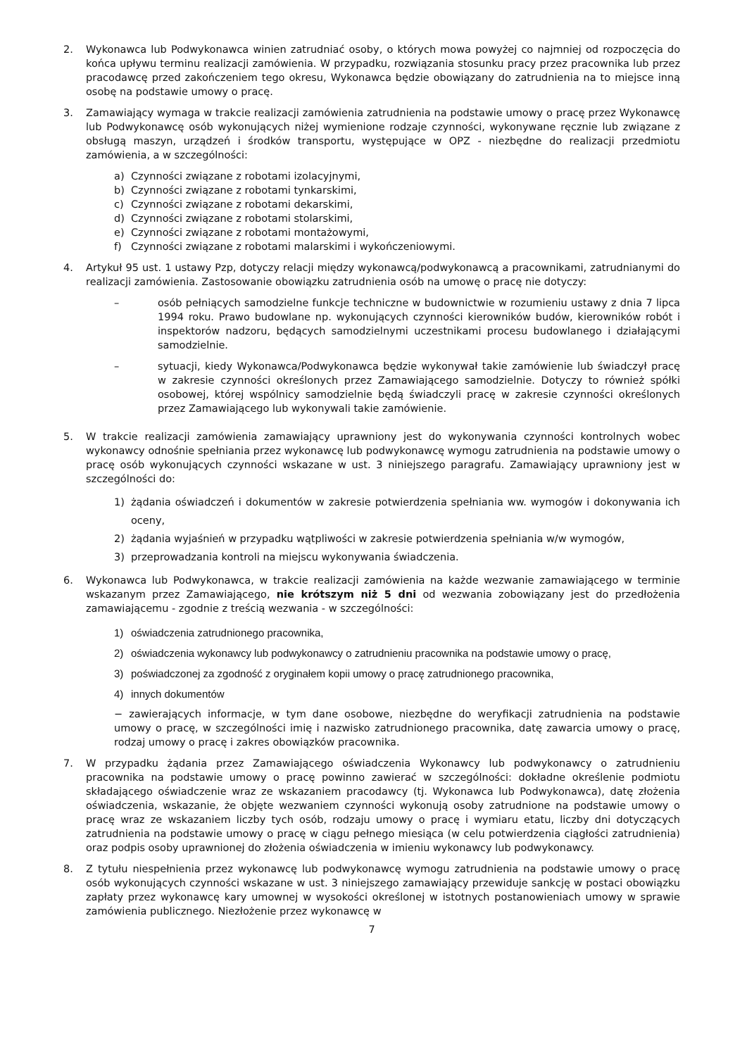2. Wykonawca lub Podwykonawca winien zatrudniać osoby, o których mowa powyżej co najmniej od rozpoczęcia do końca upływu terminu realizacji zamówienia. W przypadku, rozwiązania stosunku pracy przez pracownika lub przez pracodawcę przed zakończeniem tego okresu, Wykonawca będzie obowiązany do zatrudnienia na to miejsce inną osobę na podstawie umowy o pracę.
3. Zamawiający wymaga w trakcie realizacji zamówienia zatrudnienia na podstawie umowy o pracę przez Wykonawcę lub Podwykonawcę osób wykonujących niżej wymienione rodzaje czynności, wykonywane ręcznie lub związane z obsługą maszyn, urządzeń i środków transportu, występujące w OPZ - niezbędne do realizacji przedmiotu zamówienia, a w szczególności:
a) Czynności związane z robotami izolacyjnymi,
b) Czynności związane z robotami tynkarskimi,
c) Czynności związane z robotami dekarskimi,
d) Czynności związane z robotami stolarskimi,
e) Czynności związane z robotami montażowymi,
f) Czynności związane z robotami malarskimi i wykończeniowymi.
4. Artykuł 95 ust. 1 ustawy Pzp, dotyczy relacji między wykonawcą/podwykonawcą a pracownikami, zatrudnianymi do realizacji zamówienia. Zastosowanie obowiązku zatrudnienia osób na umowę o pracę nie dotyczy:
– osób pełniących samodzielne funkcje techniczne w budownictwie w rozumieniu ustawy z dnia 7 lipca 1994 roku. Prawo budowlane np. wykonujących czynności kierowników budów, kierowników robót i inspektorów nadzoru, będących samodzielnymi uczestnikami procesu budowlanego i działającymi samodzielnie.
– sytuacji, kiedy Wykonawca/Podwykonawca będzie wykonywał takie zamówienie lub świadczył pracę w zakresie czynności określonych przez Zamawiającego samodzielnie. Dotyczy to również spółki osobowej, której wspólnicy samodzielnie będą świadczyli pracę w zakresie czynności określonych przez Zamawiającego lub wykonywali takie zamówienie.
5. W trakcie realizacji zamówienia zamawiający uprawniony jest do wykonywania czynności kontrolnych wobec wykonawcy odnośnie spełniania przez wykonawcę lub podwykonawcę wymogu zatrudnienia na podstawie umowy o pracę osób wykonujących czynności wskazane w ust. 3 niniejszego paragrafu. Zamawiający uprawniony jest w szczególności do:
1) żądania oświadczeń i dokumentów w zakresie potwierdzenia spełniania ww. wymogów i dokonywania ich oceny,
2) żądania wyjaśnień w przypadku wątpliwości w zakresie potwierdzenia spełniania w/w wymogów,
3) przeprowadzania kontroli na miejscu wykonywania świadczenia.
6. Wykonawca lub Podwykonawca, w trakcie realizacji zamówienia na każde wezwanie zamawiającego w terminie wskazanym przez Zamawiającego, nie krótszym niż 5 dni od wezwania zobowiązany jest do przedłożenia zamawiającemu - zgodnie z treścią wezwania - w szczególności:
1) oświadczenia zatrudnionego pracownika,
2) oświadczenia wykonawcy lub podwykonawcy o zatrudnieniu pracownika na podstawie umowy o pracę,
3) poświadczonej za zgodność z oryginałem kopii umowy o pracę zatrudnionego pracownika,
4) innych dokumentów
− zawierających informacje, w tym dane osobowe, niezbędne do weryfikacji zatrudnienia na podstawie umowy o pracę, w szczególności imię i nazwisko zatrudnionego pracownika, datę zawarcia umowy o pracę, rodzaj umowy o pracę i zakres obowiązków pracownika.
7. W przypadku żądania przez Zamawiającego oświadczenia Wykonawcy lub podwykonawcy o zatrudnieniu pracownika na podstawie umowy o pracę powinno zawierać w szczególności: dokładne określenie podmiotu składającego oświadczenie wraz ze wskazaniem pracodawcy (tj. Wykonawca lub Podwykonawca), datę złożenia oświadczenia, wskazanie, że objęte wezwaniem czynności wykonują osoby zatrudnione na podstawie umowy o pracę wraz ze wskazaniem liczby tych osób, rodzaju umowy o pracę i wymiaru etatu, liczby dni dotyczących zatrudnienia na podstawie umowy o pracę w ciągu pełnego miesiąca (w celu potwierdzenia ciągłości zatrudnienia) oraz podpis osoby uprawnionej do złożenia oświadczenia w imieniu wykonawcy lub podwykonawcy.
8. Z tytułu niespełnienia przez wykonawcę lub podwykonawcę wymogu zatrudnienia na podstawie umowy o pracę osób wykonujących czynności wskazane w ust. 3 niniejszego zamawiający przewiduje sankcję w postaci obowiązku zapłaty przez wykonawcę kary umownej w wysokości określonej w istotnych postanowieniach umowy w sprawie zamówienia publicznego. Niezłożenie przez wykonawcę w
7